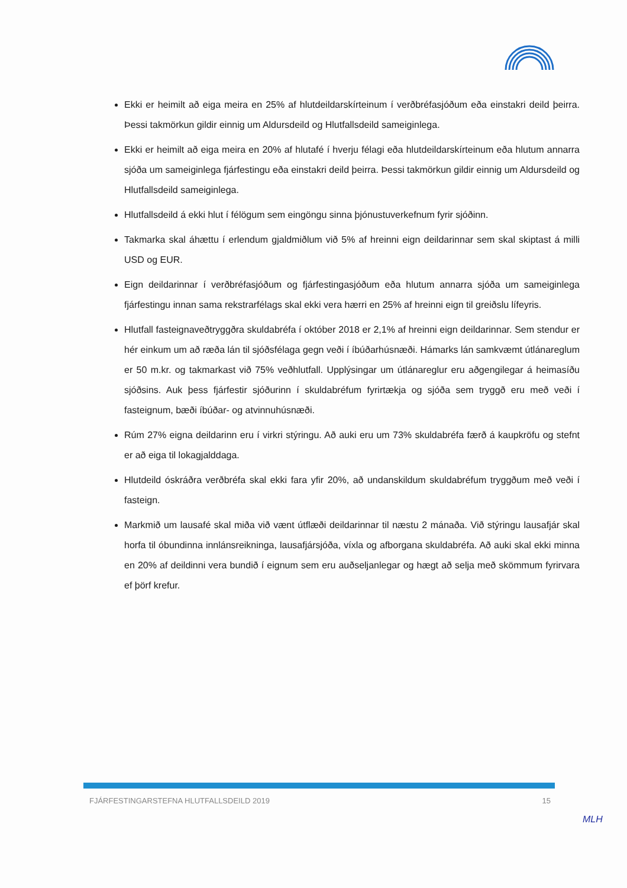Ekki er heimilt að eiga meira en 25% af hlutdeildarskírteinum í verðbréfasjóðum eða einstakri deild þeirra. Þessi takmörkun gildir einnig um Aldursdeild og Hlutfallsdeild sameiginlega.
Ekki er heimilt að eiga meira en 20% af hlutafé í hverju félagi eða hlutdeildarskírteinum eða hlutum annarra sjóða um sameiginlega fjárfestingu eða einstakri deild þeirra. Þessi takmörkun gildir einnig um Aldursdeild og Hlutfallsdeild sameiginlega.
Hlutfallsdeild á ekki hlut í félögum sem eingöngu sinna þjónustuverkefnum fyrir sjóðinn.
Takmarka skal áhættu í erlendum gjaldmiðlum við 5% af hreinni eign deildarinnar sem skal skiptast á milli USD og EUR.
Eign deildarinnar í verðbréfasjóðum og fjárfestingasjóðum eða hlutum annarra sjóða um sameiginlega fjárfestingu innan sama rekstrarfélags skal ekki vera hærri en 25% af hreinni eign til greiðslu lífeyris.
Hlutfall fasteignaveðtryggðra skuldabréfa í október 2018 er 2,1% af hreinni eign deildarinnar. Sem stendur er hér einkum um að ræða lán til sjóðsfélaga gegn veði í íbúðarhúsnæði. Hámarks lán samkvæmt útlánareglum er 50 m.kr. og takmarkast við 75% veðhlutfall. Upplýsingar um útlánareglur eru aðgengilegar á heimasíðu sjóðsins. Auk þess fjárfestir sjóðurinn í skuldabréfum fyrirtækja og sjóða sem tryggð eru með veði í fasteignum, bæði íbúðar- og atvinnuhúsnæði.
Rúm 27% eigna deildarinn eru í virkri stýringu. Að auki eru um 73% skuldabréfa færð á kaupkröfu og stefnt er að eiga til lokagjalddaga.
Hlutdeild óskráðra verðbréfa skal ekki fara yfir 20%, að undanskildum skuldabréfum tryggðum með veði í fasteign.
Markmið um lausafé skal miða við vænt útflæði deildarinnar til næstu 2 mánaða. Við stýringu lausafjár skal horfa til óbundinna innlánsreikninga, lausafjársjóða, víxla og afborgana skuldabréfa. Að auki skal ekki minna en 20% af deildinni vera bundið í eignum sem eru auðseljanlegar og hægt að selja með skömmum fyrirvara ef þörf krefur.
FJÁRFESTINGARSTEFNA HLUTFALLSDEILD 2019 15
MLH